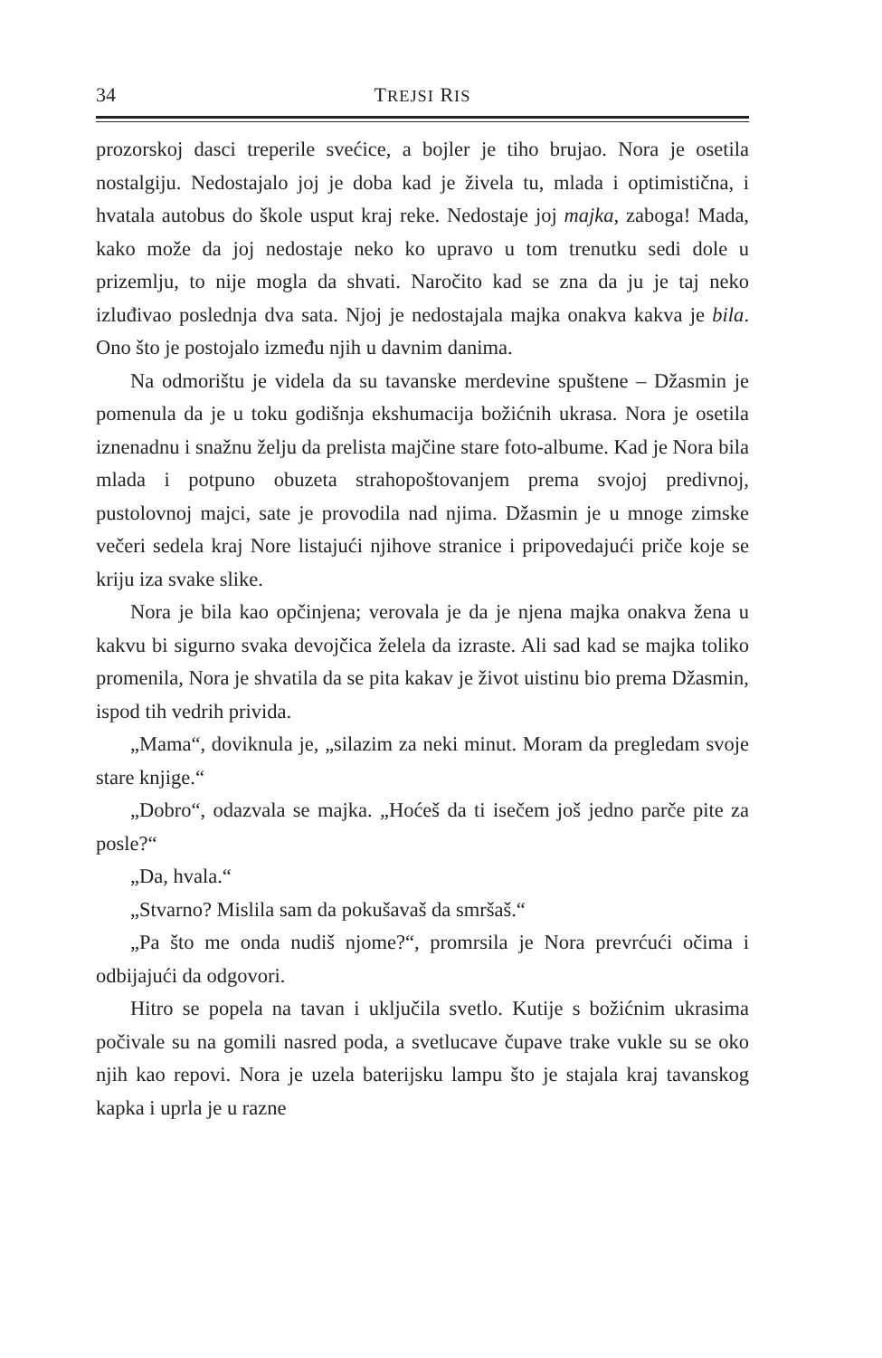34 TREJSI RIS
prozorskoj dasci treperile svećice, a bojler je tiho brujao. Nora je osetila nostalgiju. Nedostajalo joj je doba kad je živela tu, mlada i optimistična, i hvatala autobus do škole usput kraj reke. Nedostaje joj majka, zaboga! Mada, kako može da joj nedostaje neko ko upravo u tom trenutku sedi dole u prizemlju, to nije mogla da shvati. Naročito kad se zna da ju je taj neko izluđivao poslednja dva sata. Njoj je nedostajala majka onakva kakva je bila. Ono što je postojalo između njih u davnim danima.
Na odmorištu je videla da su tavanske merdevine spuštene – Džasmin je pomenula da je u toku godišnja ekshumacija božićnih ukrasa. Nora je osetila iznenadnu i snažnu želju da prelista majčine stare foto-albume. Kad je Nora bila mlada i potpuno obuzeta strahopoštovanjem prema svojoj predivnoj, pustolovnoj majci, sate je provodila nad njima. Džasmin je u mnoge zimske večeri sedela kraj Nore listajući njihove stranice i pripovedajući priče koje se kriju iza svake slike.
Nora je bila kao opčinjena; verovala je da je njena majka onakva žena u kakvu bi sigurno svaka devojčica želela da izraste. Ali sad kad se majka toliko promenila, Nora je shvatila da se pita kakav je život uistinu bio prema Džasmin, ispod tih vedrih privida.
„Mama“, doviknula je, „silazim za neki minut. Moram da pregledam svoje stare knjige.“
„Dobro“, odazvala se majka. „Hoćeš da ti isečem još jedno parče pite za posle?“
„Da, hvala.“
„Stvarno? Mislila sam da pokušavaš da smršaš.“
„Pa što me onda nudiš njome?“, promrsila je Nora prevrćući očima i odbijajući da odgovori.
Hitro se popela na tavan i uključila svetlo. Kutije s božićnim ukrasima počivale su na gomili nasred poda, a svetlucave čupave trake vukle su se oko njih kao repovi. Nora je uzela baterijsku lampu što je stajala kraj tavanskog kapka i uprla je u razne